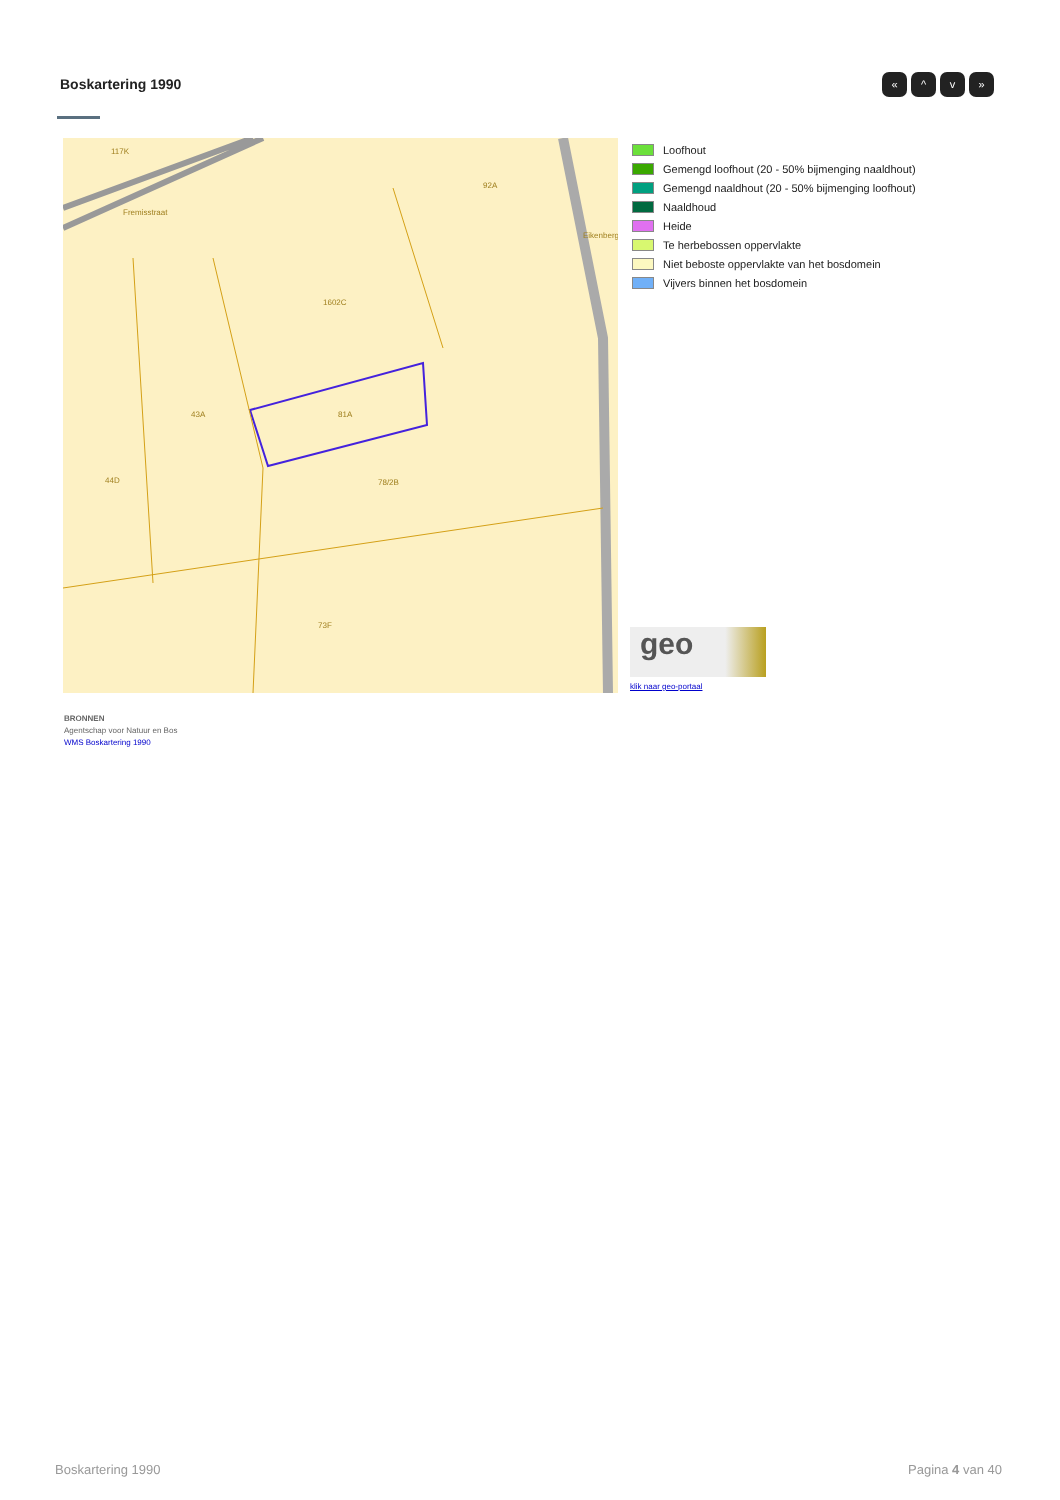Boskartering 1990 « ^ v »
117K
92A
1602C
43A
81A
44D
78/2B
73F
Fremisstraat
Eikenberg
Loofhout
Gemengd loofhout (20 - 50% bijmenging naaldhout)
Gemengd naaldhout (20 - 50% bijmenging loofhout)
Naaldhoud
Heide
Te herbebossen oppervlakte
Niet beboste oppervlakte van het bosdomein
Vijvers binnen het bosdomein
geo
klik naar geo-portaal
BRONNEN
Agentschap voor Natuur en Bos
WMS Boskartering 1990
Boskartering 1990 Pagina 4 van 40